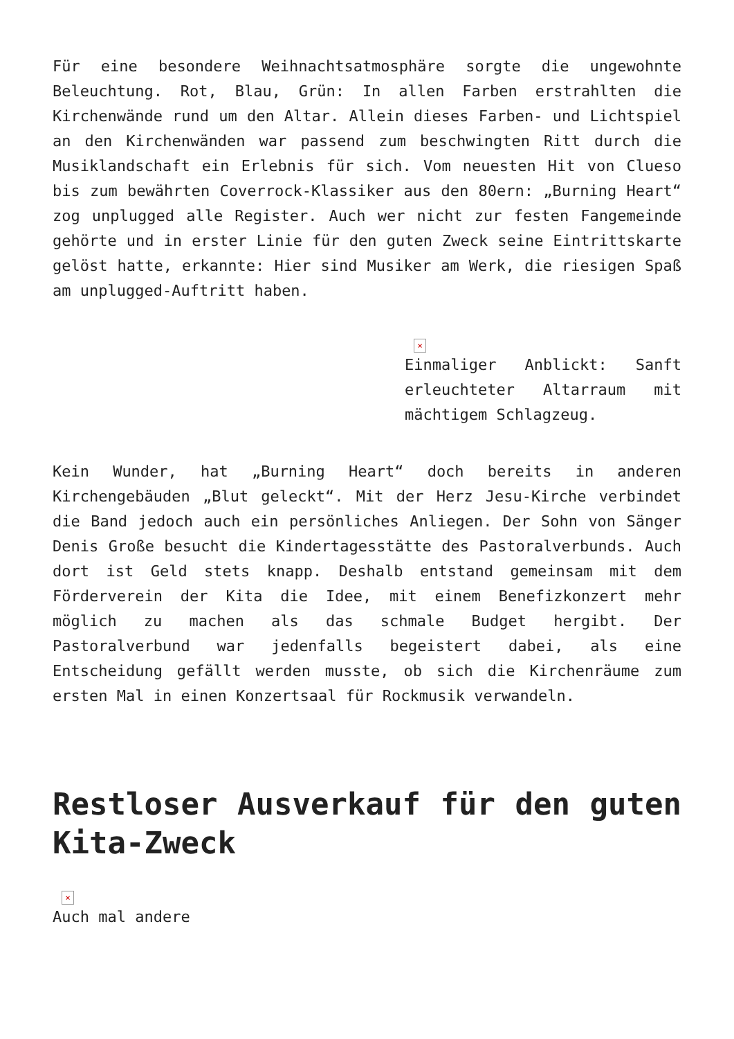Für eine besondere Weihnachtsatmosphäre sorgte die ungewohnte Beleuchtung. Rot, Blau, Grün: In allen Farben erstrahlten die Kirchenwände rund um den Altar. Allein dieses Farben- und Lichtspiel an den Kirchenwänden war passend zum beschwingten Ritt durch die Musiklandschaft ein Erlebnis für sich. Vom neuesten Hit von Clueso bis zum bewährten Coverrock-Klassiker aus den 80ern: „Burning Heart“ zog unplugged alle Register. Auch wer nicht zur festen Fangemeinde gehörte und in erster Linie für den guten Zweck seine Eintrittskarte gelöst hatte, erkannte: Hier sind Musiker am Werk, die riesigen Spaß am unplugged-Auftritt haben.
×
Einmaliger Anblickt: Sanft erleuchteter Altarraum mit mächtigem Schlagzeug.
Kein Wunder, hat „Burning Heart“ doch bereits in anderen Kirchengebäuden „Blut geleckt“. Mit der Herz Jesu-Kirche verbindet die Band jedoch auch ein persönliches Anliegen. Der Sohn von Sänger Denis Große besucht die Kindertagesstätte des Pastoralverbunds. Auch dort ist Geld stets knapp. Deshalb entstand gemeinsam mit dem Förderverein der Kita die Idee, mit einem Benefizkonzert mehr möglich zu machen als das schmale Budget hergibt. Der Pastoralverbund war jedenfalls begeistert dabei, als eine Entscheidung gefällt werden musste, ob sich die Kirchenräume zum ersten Mal in einen Konzertsaal für Rockmusik verwandeln.
Restloser Ausverkauf für den guten Kita-Zweck
×
Auch mal andere